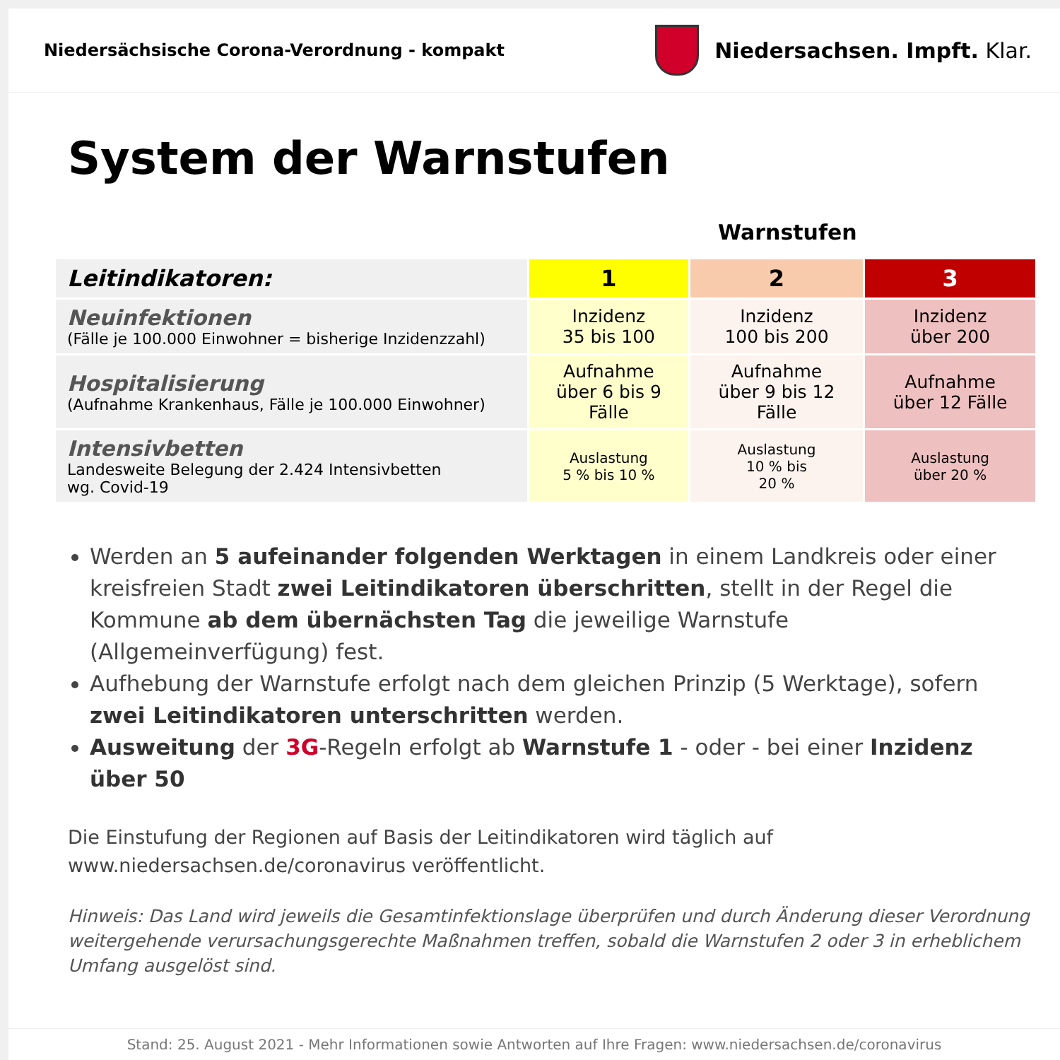Niedersächsische Corona-Verordnung - kompakt
Niedersachsen. Impft. Klar.
System der Warnstufen
Warnstufen
| Leitindikatoren: | 1 | 2 | 3 |
| --- | --- | --- | --- |
| Neuinfektionen (Fälle je 100.000 Einwohner = bisherige Inzidenzzahl) | Inzidenz 35 bis 100 | Inzidenz 100 bis 200 | Inzidenz über 200 |
| Hospitalisierung (Aufnahme Krankenhaus, Fälle je 100.000 Einwohner) | Aufnahme über 6 bis 9 Fälle | Aufnahme über 9 bis 12 Fälle | Aufnahme über 12 Fälle |
| Intensivbetten Landesweite Belegung der 2.424 Intensivbetten wg. Covid-19 | Auslastung 5 % bis 10 % | Auslastung 10 % bis 20 % | Auslastung über 20 % |
Werden an 5 aufeinander folgenden Werktagen in einem Landkreis oder einer kreisfreien Stadt zwei Leitindikatoren überschritten, stellt in der Regel die Kommune ab dem übernächsten Tag die jeweilige Warnstufe (Allgemeinverfügung) fest.
Aufhebung der Warnstufe erfolgt nach dem gleichen Prinzip (5 Werktage), sofern zwei Leitindikatoren unterschritten werden.
Ausweitung der 3G-Regeln erfolgt ab Warnstufe 1 - oder - bei einer Inzidenz über 50
Die Einstufung der Regionen auf Basis der Leitindikatoren wird täglich auf www.niedersachsen.de/coronavirus veröffentlicht.
Hinweis: Das Land wird jeweils die Gesamtinfektionslage überprüfen und durch Änderung dieser Verordnung weitergehende verursachungsgerechte Maßnahmen treffen, sobald die Warnstufen 2 oder 3 in erheblichem Umfang ausgelöst sind.
Stand: 25. August 2021 - Mehr Informationen sowie Antworten auf Ihre Fragen: www.niedersachsen.de/coronavirus